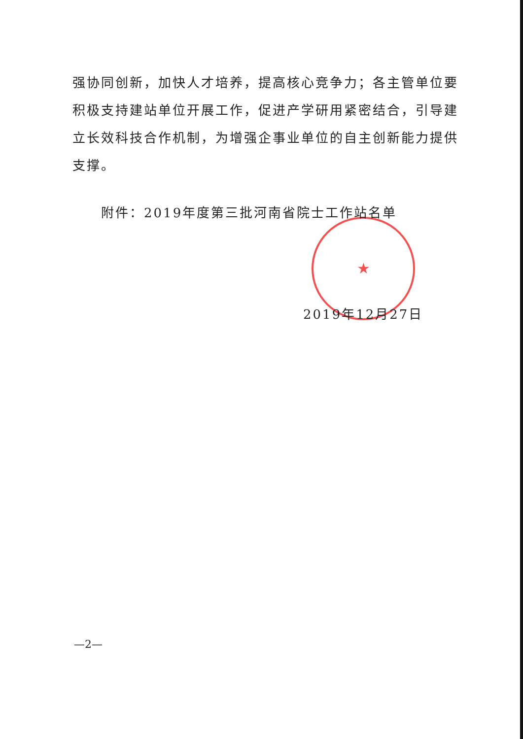★
强协同创新，加快人才培养，提高核心竞争力；各主管单位要积极支持建站单位开展工作，促进产学研用紧密结合，引导建立长效科技合作机制，为增强企事业单位的自主创新能力提供支撑。
附件：2019年度第三批河南省院士工作站名单
2019年12月27日
—2—